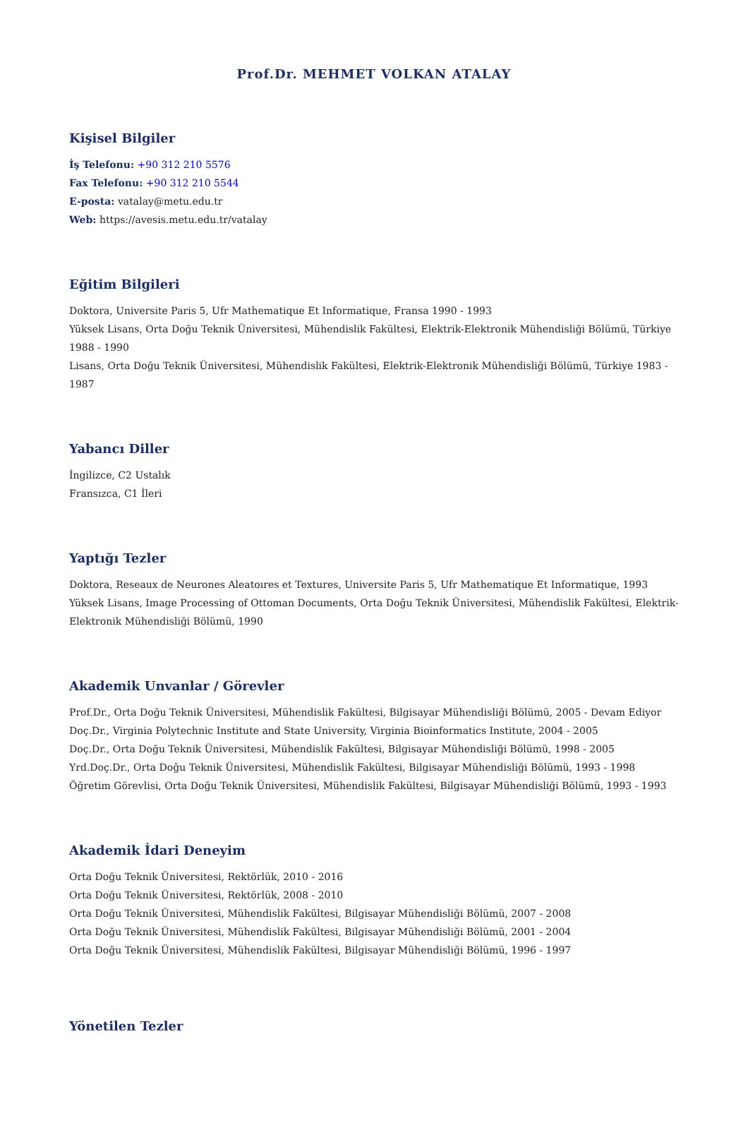Prof.Dr. MEHMET VOLKAN ATALAY
Kişisel Bilgiler
İş Telefonu: +90 312 210 5576
Fax Telefonu: +90 312 210 5544
E-posta: vatalay@metu.edu.tr
Web: https://avesis.metu.edu.tr/vatalay
Eğitim Bilgileri
Doktora, Universite Paris 5, Ufr Mathematique Et Informatique, Fransa 1990 - 1993
Yüksek Lisans, Orta Doğu Teknik Üniversitesi, Mühendislik Fakültesi, Elektrik-Elektronik Mühendisliği Bölümü, Türkiye 1988 - 1990
Lisans, Orta Doğu Teknik Üniversitesi, Mühendislik Fakültesi, Elektrik-Elektronik Mühendisliği Bölümü, Türkiye 1983 - 1987
Yabancı Diller
İngilizce, C2 Ustalık
Fransızca, C1 İleri
Yaptığı Tezler
Doktora, Reseaux de Neurones Aleatoıres et Textures, Universite Paris 5, Ufr Mathematique Et Informatique, 1993
Yüksek Lisans, Image Processing of Ottoman Documents, Orta Doğu Teknik Üniversitesi, Mühendislik Fakültesi, Elektrik-Elektronik Mühendisliği Bölümü, 1990
Akademik Unvanlar / Görevler
Prof.Dr., Orta Doğu Teknik Üniversitesi, Mühendislik Fakültesi, Bilgisayar Mühendisliği Bölümü, 2005 - Devam Ediyor
Doç.Dr., Virginia Polytechnic Institute and State University, Virginia Bioinformatics Institute, 2004 - 2005
Doç.Dr., Orta Doğu Teknik Üniversitesi, Mühendislik Fakültesi, Bilgisayar Mühendisliği Bölümü, 1998 - 2005
Yrd.Doç.Dr., Orta Doğu Teknik Üniversitesi, Mühendislik Fakültesi, Bilgisayar Mühendisliği Bölümü, 1993 - 1998
Öğretim Görevlisi, Orta Doğu Teknik Üniversitesi, Mühendislik Fakültesi, Bilgisayar Mühendisliği Bölümü, 1993 - 1993
Akademik İdari Deneyim
Orta Doğu Teknik Üniversitesi, Rektörlük, 2010 - 2016
Orta Doğu Teknik Üniversitesi, Rektörlük, 2008 - 2010
Orta Doğu Teknik Üniversitesi, Mühendislik Fakültesi, Bilgisayar Mühendisliği Bölümü, 2007 - 2008
Orta Doğu Teknik Üniversitesi, Mühendislik Fakültesi, Bilgisayar Mühendisliği Bölümü, 2001 - 2004
Orta Doğu Teknik Üniversitesi, Mühendislik Fakültesi, Bilgisayar Mühendisliği Bölümü, 1996 - 1997
Yönetilen Tezler